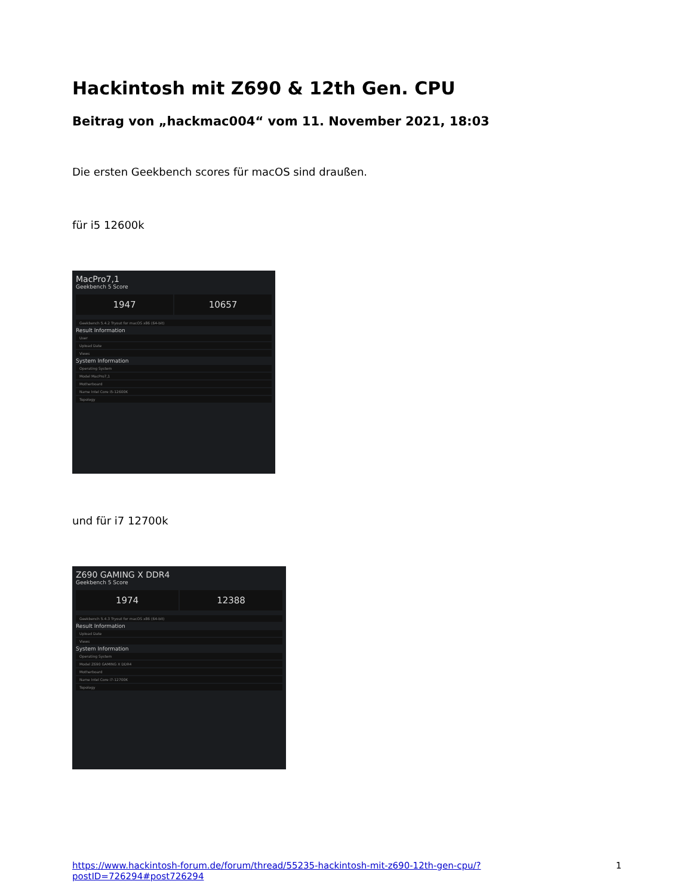Hackintosh mit Z690 & 12th Gen. CPU
Beitrag von „hackmac004“ vom 11. November 2021, 18:03
Die ersten Geekbench scores für macOS sind draußen.
für i5 12600k
MacPro7,1
Geekbench 5 Score
1947 10657
Geekbench 5.4.2 Tryout for macOS x86 (64-bit)
Result Information
User
Upload Date
Views
System Information
Operating System
Model MacPro7,1
Motherboard
Name Intel Core i5-12600K
Topology
und für i7 12700k
Z690 GAMING X DDR4
Geekbench 5 Score
1974 12388
Geekbench 5.4.3 Tryout for macOS x86 (64-bit)
Result Information
Upload Date
Views
System Information
Operating System
Model Z690 GAMING X DDR4
Motherboard
Name Intel Core i7-12700K
Topology
https://www.hackintosh-forum.de/forum/thread/55235-hackintosh-mit-z690-12th-gen-cpu/?postID=726294#post726294 1